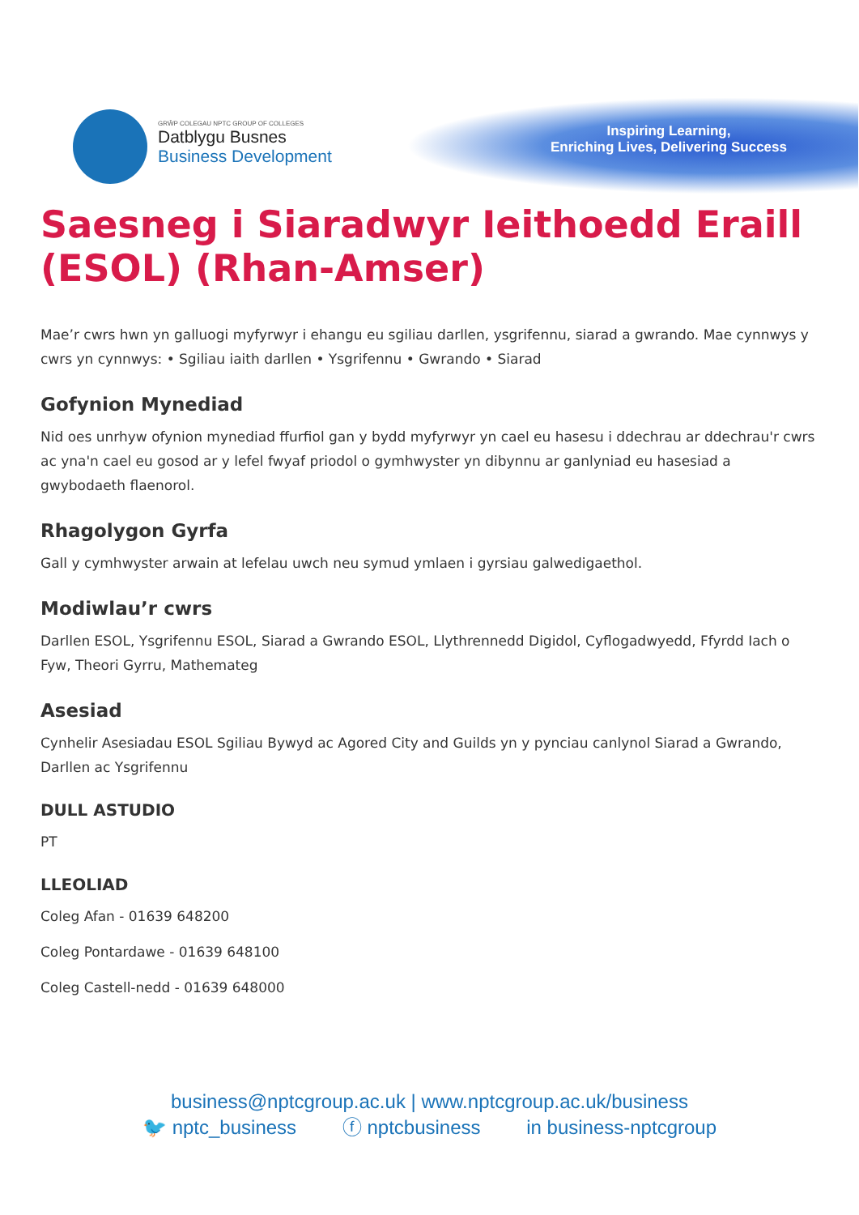GRŴP COLEGAU NPTC GROUP OF COLLEGES
Datblygu Busnes
Business Development
Inspiring Learning,
Enriching Lives, Delivering Success
Saesneg i Siaradwyr Ieithoedd Eraill (ESOL) (Rhan-Amser)
Mae’r cwrs hwn yn galluogi myfyrwyr i ehangu eu sgiliau darllen, ysgrifennu, siarad a gwrando. Mae cynnwys y cwrs yn cynnwys: • Sgiliau iaith darllen • Ysgrifennu • Gwrando • Siarad
Gofynion Mynediad
Nid oes unrhyw ofynion mynediad ffurfiol gan y bydd myfyrwyr yn cael eu hasesu i ddechrau ar ddechrau'r cwrs ac yna'n cael eu gosod ar y lefel fwyaf priodol o gymhwyster yn dibynnu ar ganlyniad eu hasesiad a gwybodaeth flaenorol.
Rhagolygon Gyrfa
Gall y cymhwyster arwain at lefelau uwch neu symud ymlaen i gyrsiau galwedigaethol.
Modiwlau’r cwrs
Darllen ESOL, Ysgrifennu ESOL, Siarad a Gwrando ESOL, Llythrennedd Digidol, Cyflogadwyedd, Ffyrdd Iach o Fyw, Theori Gyrru, Mathemateg
Asesiad
Cynhelir Asesiadau ESOL Sgiliau Bywyd ac Agored City and Guilds yn y pynciau canlynol Siarad a Gwrando, Darllen ac Ysgrifennu
DULL ASTUDIO
PT
LLEOLIAD
Coleg Afan - 01639 648200
Coleg Pontardawe - 01639 648100
Coleg Castell-nedd - 01639 648000
business@nptcgroup.ac.uk | www.nptcgroup.ac.uk/business
🐦 nptc_business ⓕ nptcbusiness in business-nptcgroup